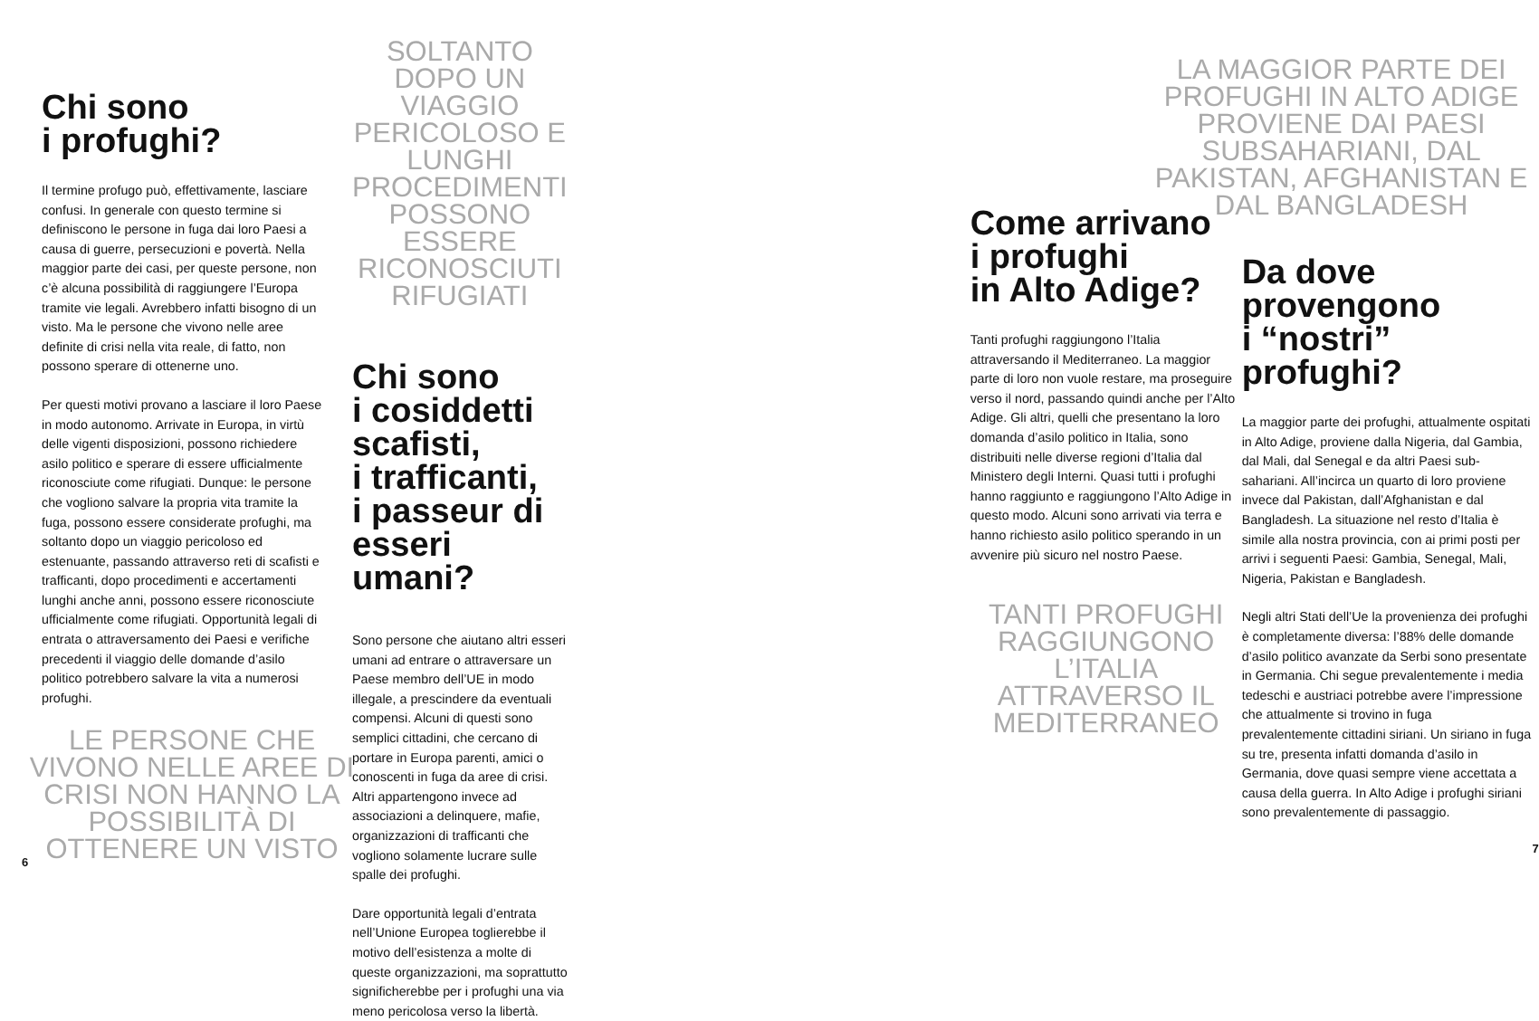Chi sono
i profughi?
Il termine profugo può, effettivamente, lasciare confusi. In generale con questo termine si definiscono le persone in fuga dai loro Paesi a causa di guerre, persecuzioni e povertà. Nella maggior parte dei casi, per queste persone, non c’è alcuna possibilità di raggiungere l’Europa tramite vie legali. Avrebbero infatti bisogno di un visto. Ma le persone che vivono nelle aree definite di crisi nella vita reale, di fatto, non possono sperare di ottenerne uno.
Per questi motivi provano a lasciare il loro Paese in modo autonomo. Arrivate in Europa, in virtù delle vigenti disposizioni, possono richiedere asilo politico e sperare di essere ufficialmente riconosciute come rifugiati. Dunque: le persone che vogliono salvare la propria vita tramite la fuga, possono essere considerate profughi, ma soltanto dopo un viaggio pericoloso ed estenuante, passando attraverso reti di scafisti e trafficanti, dopo procedimenti e accertamenti lunghi anche anni, possono essere riconosciute ufficialmente come rifugiati. Opportunità legali di entrata o attraversamento dei Paesi e verifiche precedenti il viaggio delle domande d’asilo politico potrebbero salvare la vita a numerosi profughi.
LE PERSONE CHE VIVONO NELLE AREE DI CRISI NON HANNO LA POSSIBILITÀ DI OTTENERE UN VISTO
6
SOLTANTO DOPO UN VIAGGIO PERICOLOSO E LUNGHI PROCEDIMENTI POSSONO ESSERE RICONOSCIUTI RIFUGIATI
Chi sono
i cosiddetti
scafisti,
i trafficanti,
i passeur di
esseri umani?
Sono persone che aiutano altri esseri umani ad entrare o attraversare un Paese membro dell’UE in modo illegale, a prescindere da eventuali compensi. Alcuni di questi sono semplici cittadini, che cercano di portare in Europa parenti, amici o conoscenti in fuga da aree di crisi. Altri appartengono invece ad associazioni a delinquere, mafie, organizzazioni di trafficanti che vogliono solamente lucrare sulle spalle dei profughi.
Dare opportunità legali d’entrata nell’Unione Europea toglierebbe il motivo dell’esistenza a molte di queste organizzazioni, ma soprattutto significherebbe per i profughi una via meno pericolosa verso la libertà.
Come arrivano
i profughi
in Alto Adige?
Tanti profughi raggiungono l’Italia attraversando il Mediterraneo. La maggior parte di loro non vuole restare, ma proseguire verso il nord, passando quindi anche per l’Alto Adige. Gli altri, quelli che presentano la loro domanda d’asilo politico in Italia, sono distribuiti nelle diverse regioni d’Italia dal Ministero degli Interni. Quasi tutti i profughi hanno raggiunto e raggiungono l’Alto Adige in questo modo. Alcuni sono arrivati via terra e hanno richiesto asilo politico sperando in un avvenire più sicuro nel nostro Paese.
TANTI PROFUGHI RAGGIUNGONO L’ITALIA ATTRAVERSO IL MEDITERRANEO
LA MAGGIOR PARTE DEI PROFUGHI IN ALTO ADIGE PROVIENE DAI PAESI SUBSAHA­RIANI, DAL PAKISTAN, AFGHANISTAN E DAL BANGLADESH
Da dove
provengono
i “nostri”
profughi?
La maggior parte dei profughi, attualmente ospitati in Alto Adige, proviene dalla Nigeria, dal Gambia, dal Mali, dal Senegal e da altri Paesi sub-sahariani. All’incirca un quarto di loro proviene invece dal Pakistan, dall’Afghanistan e dal Bangladesh. La situazione nel resto d’Italia è simile alla nostra provincia, con ai primi posti per arrivi i seguenti Paesi: Gambia, Senegal, Mali, Nigeria, Pakistan e Bangladesh.
Negli altri Stati dell’Ue la provenienza dei profughi è completamente diversa: l’88% delle domande d’asilo politico avanzate da Serbi sono presentate in Germania. Chi segue prevalentemente i media tedeschi e austriaci potrebbe avere l’impressione che attualmente si trovino in fuga prevalentemente cittadini siriani. Un siriano in fuga su tre, presenta infatti domanda d’asilo in Germania, dove quasi sempre viene accettata a causa della guerra. In Alto Adige i profughi siriani sono prevalentemente di passaggio.
7